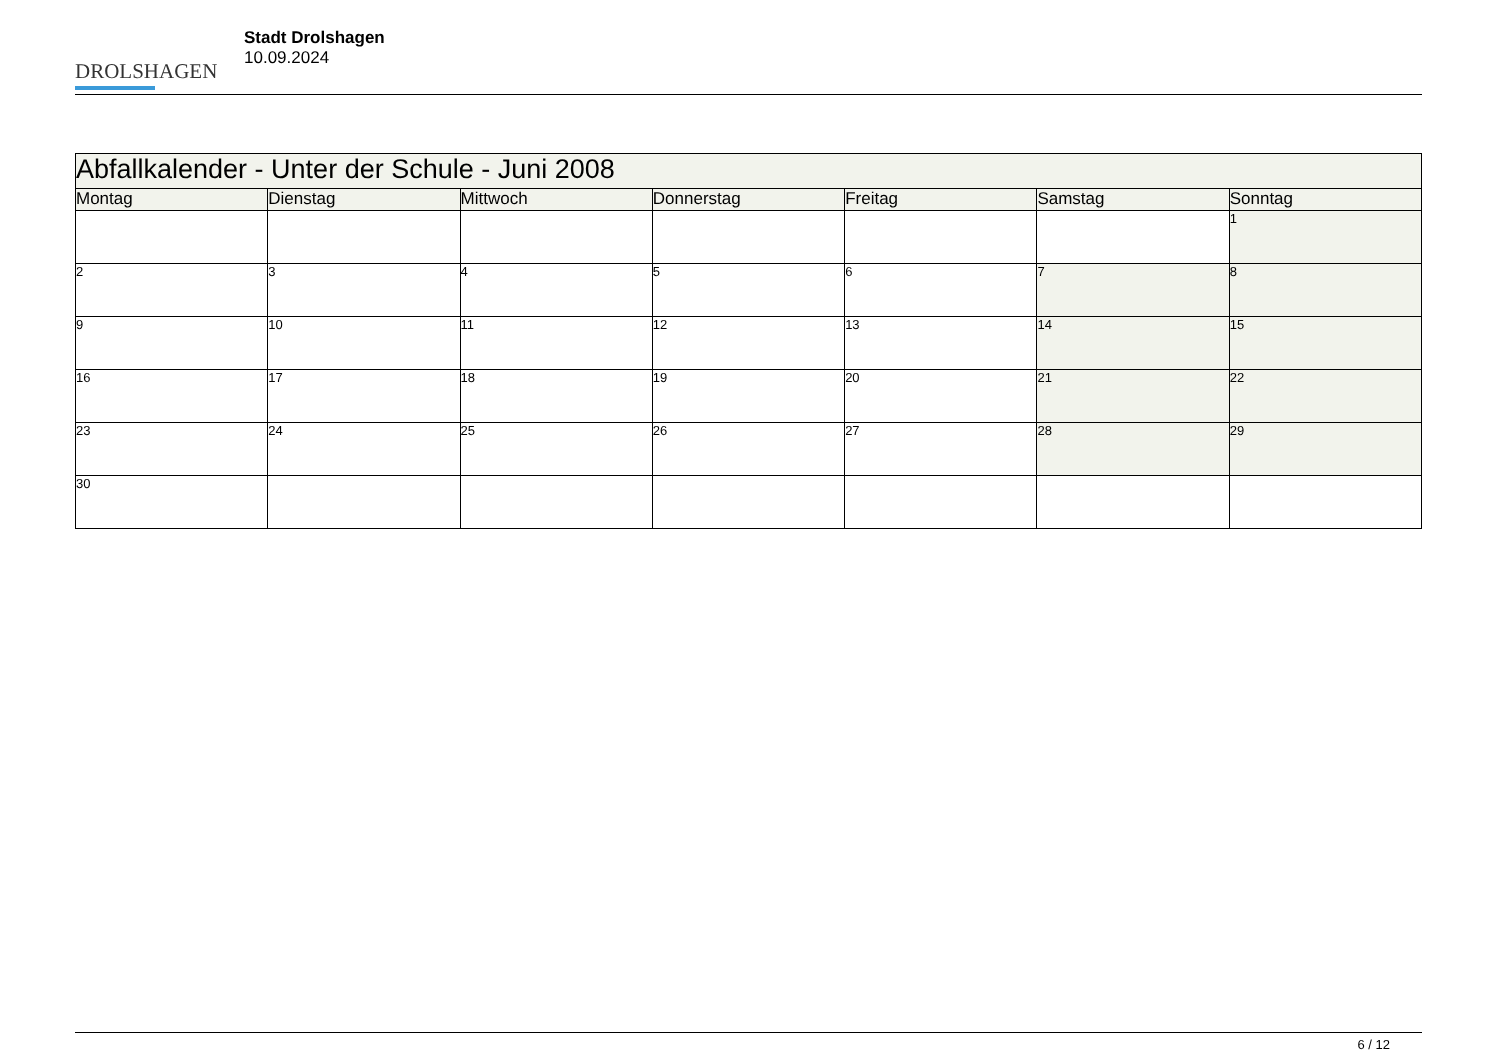DROLSHAGEN
Stadt Drolshagen
10.09.2024
| Abfallkalender - Unter der Schule - Juni 2008 | | | | | | |
| --- | --- | --- | --- | --- | --- | --- |
| Montag | Dienstag | Mittwoch | Donnerstag | Freitag | Samstag | Sonntag |
| | | | | | | 1 |
| 2 | 3 | 4 | 5 | 6 | 7 | 8 |
| 9 | 10 | 11 | 12 | 13 | 14 | 15 |
| 16 | 17 | 18 | 19 | 20 | 21 | 22 |
| 23 | 24 | 25 | 26 | 27 | 28 | 29 |
| 30 | | | | | | |
6 / 12